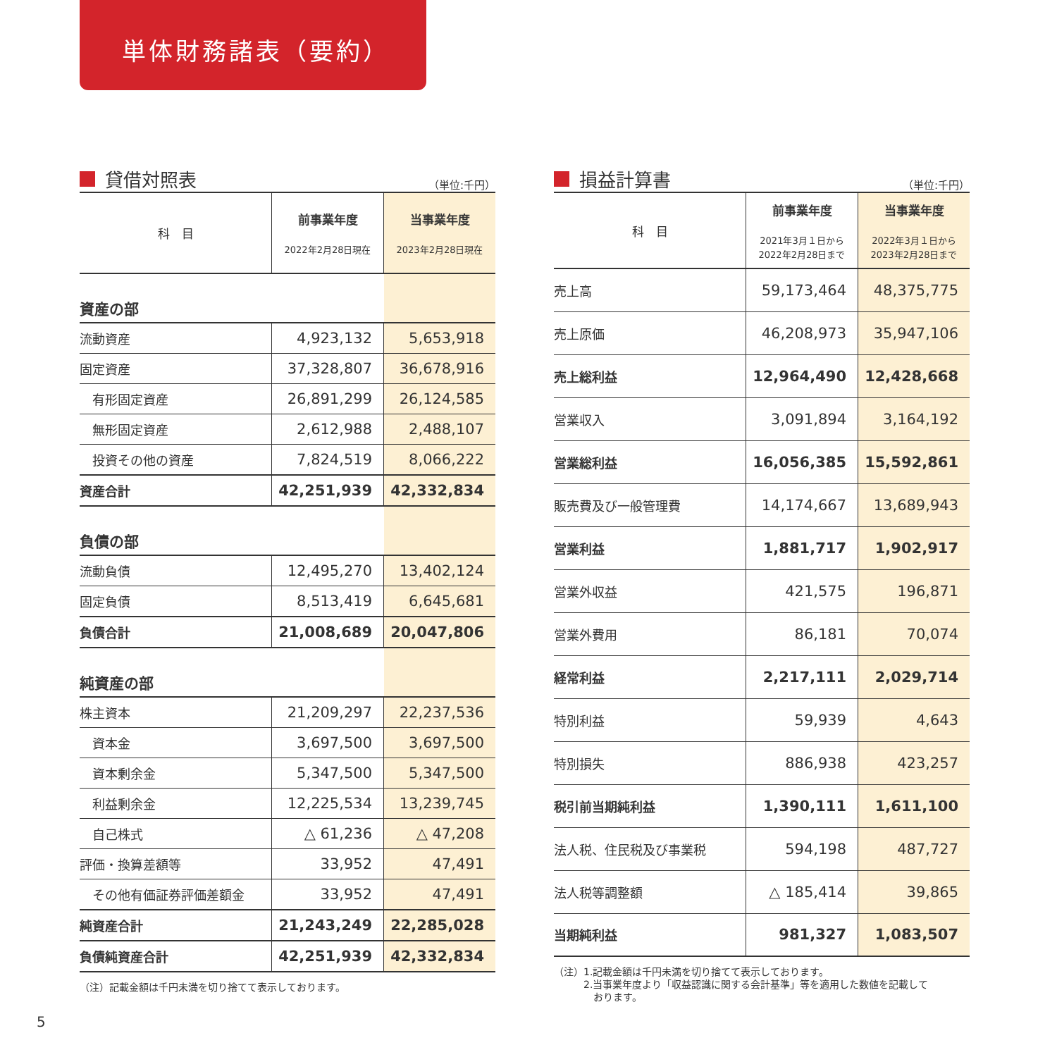単体財務諸表（要約）
貸借対照表 （単位:千円）
| 科 目 | 前事業年度 2022年2月28日現在 | 当事業年度 2023年2月28日現在 |
| --- | --- | --- |
| 資産の部 | | |
| 流動資産 | 4,923,132 | 5,653,918 |
| 固定資産 | 37,328,807 | 36,678,916 |
| 有形固定資産 | 26,891,299 | 26,124,585 |
| 無形固定資産 | 2,612,988 | 2,488,107 |
| 投資その他の資産 | 7,824,519 | 8,066,222 |
| 資産合計 | 42,251,939 | 42,332,834 |
| 負債の部 | | |
| 流動負債 | 12,495,270 | 13,402,124 |
| 固定負債 | 8,513,419 | 6,645,681 |
| 負債合計 | 21,008,689 | 20,047,806 |
| 純資産の部 | | |
| 株主資本 | 21,209,297 | 22,237,536 |
| 資本金 | 3,697,500 | 3,697,500 |
| 資本剰余金 | 5,347,500 | 5,347,500 |
| 利益剰余金 | 12,225,534 | 13,239,745 |
| 自己株式 | △ 61,236 | △ 47,208 |
| 評価・換算差額等 | 33,952 | 47,491 |
| その他有価証券評価差額金 | 33,952 | 47,491 |
| 純資産合計 | 21,243,249 | 22,285,028 |
| 負債純資産合計 | 42,251,939 | 42,332,834 |
（注）記載金額は千円未満を切り捨てて表示しております。
損益計算書 （単位:千円）
| 科 目 | 前事業年度 2021年3月１日から 2022年2月28日まで | 当事業年度 2022年3月１日から 2023年2月28日まで |
| --- | --- | --- |
| 売上高 | 59,173,464 | 48,375,775 |
| 売上原価 | 46,208,973 | 35,947,106 |
| 売上総利益 | 12,964,490 | 12,428,668 |
| 営業収入 | 3,091,894 | 3,164,192 |
| 営業総利益 | 16,056,385 | 15,592,861 |
| 販売費及び一般管理費 | 14,174,667 | 13,689,943 |
| 営業利益 | 1,881,717 | 1,902,917 |
| 営業外収益 | 421,575 | 196,871 |
| 営業外費用 | 86,181 | 70,074 |
| 経常利益 | 2,217,111 | 2,029,714 |
| 特別利益 | 59,939 | 4,643 |
| 特別損失 | 886,938 | 423,257 |
| 税引前当期純利益 | 1,390,111 | 1,611,100 |
| 法人税、住民税及び事業税 | 594,198 | 487,727 |
| 法人税等調整額 | △ 185,414 | 39,865 |
| 当期純利益 | 981,327 | 1,083,507 |
（注）1.記載金額は千円未満を切り捨てて表示しております。
　　　2.当事業年度より「収益認識に関する会計基準」等を適用した数値を記載して
　　　　おります。
5